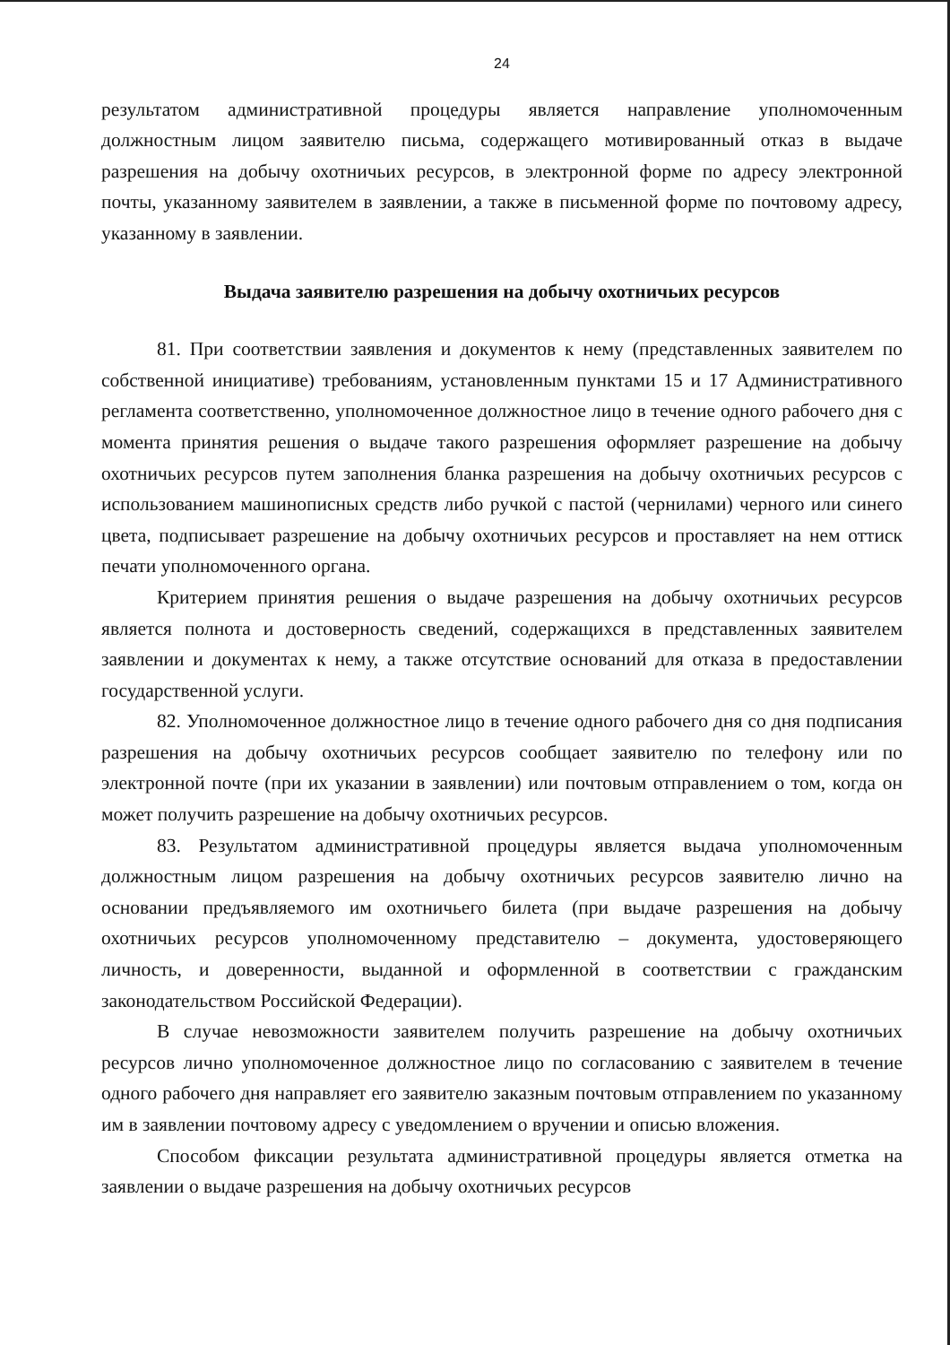24
результатом административной процедуры является направление уполномоченным должностным лицом заявителю письма, содержащего мотивированный отказ в выдаче разрешения на добычу охотничьих ресурсов, в электронной форме по адресу электронной почты, указанному заявителем в заявлении, а также в письменной форме по почтовому адресу, указанному в заявлении.
Выдача заявителю разрешения на добычу охотничьих ресурсов
81. При соответствии заявления и документов к нему (представленных заявителем по собственной инициативе) требованиям, установленным пунктами 15 и 17 Административного регламента соответственно, уполномоченное должностное лицо в течение одного рабочего дня с момента принятия решения о выдаче такого разрешения оформляет разрешение на добычу охотничьих ресурсов путем заполнения бланка разрешения на добычу охотничьих ресурсов с использованием машинописных средств либо ручкой с пастой (чернилами) черного или синего цвета, подписывает разрешение на добычу охотничьих ресурсов и проставляет на нем оттиск печати уполномоченного органа.
Критерием принятия решения о выдаче разрешения на добычу охотничьих ресурсов является полнота и достоверность сведений, содержащихся в представленных заявителем заявлении и документах к нему, а также отсутствие оснований для отказа в предоставлении государственной услуги.
82. Уполномоченное должностное лицо в течение одного рабочего дня со дня подписания разрешения на добычу охотничьих ресурсов сообщает заявителю по телефону или по электронной почте (при их указании в заявлении) или почтовым отправлением о том, когда он может получить разрешение на добычу охотничьих ресурсов.
83. Результатом административной процедуры является выдача уполномоченным должностным лицом разрешения на добычу охотничьих ресурсов заявителю лично на основании предъявляемого им охотничьего билета (при выдаче разрешения на добычу охотничьих ресурсов уполномоченному представителю – документа, удостоверяющего личность, и доверенности, выданной и оформленной в соответствии с гражданским законодательством Российской Федерации).
В случае невозможности заявителем получить разрешение на добычу охотничьих ресурсов лично уполномоченное должностное лицо по согласованию с заявителем в течение одного рабочего дня направляет его заявителю заказным почтовым отправлением по указанному им в заявлении почтовому адресу с уведомлением о вручении и описью вложения.
Способом фиксации результата административной процедуры является отметка на заявлении о выдаче разрешения на добычу охотничьих ресурсов